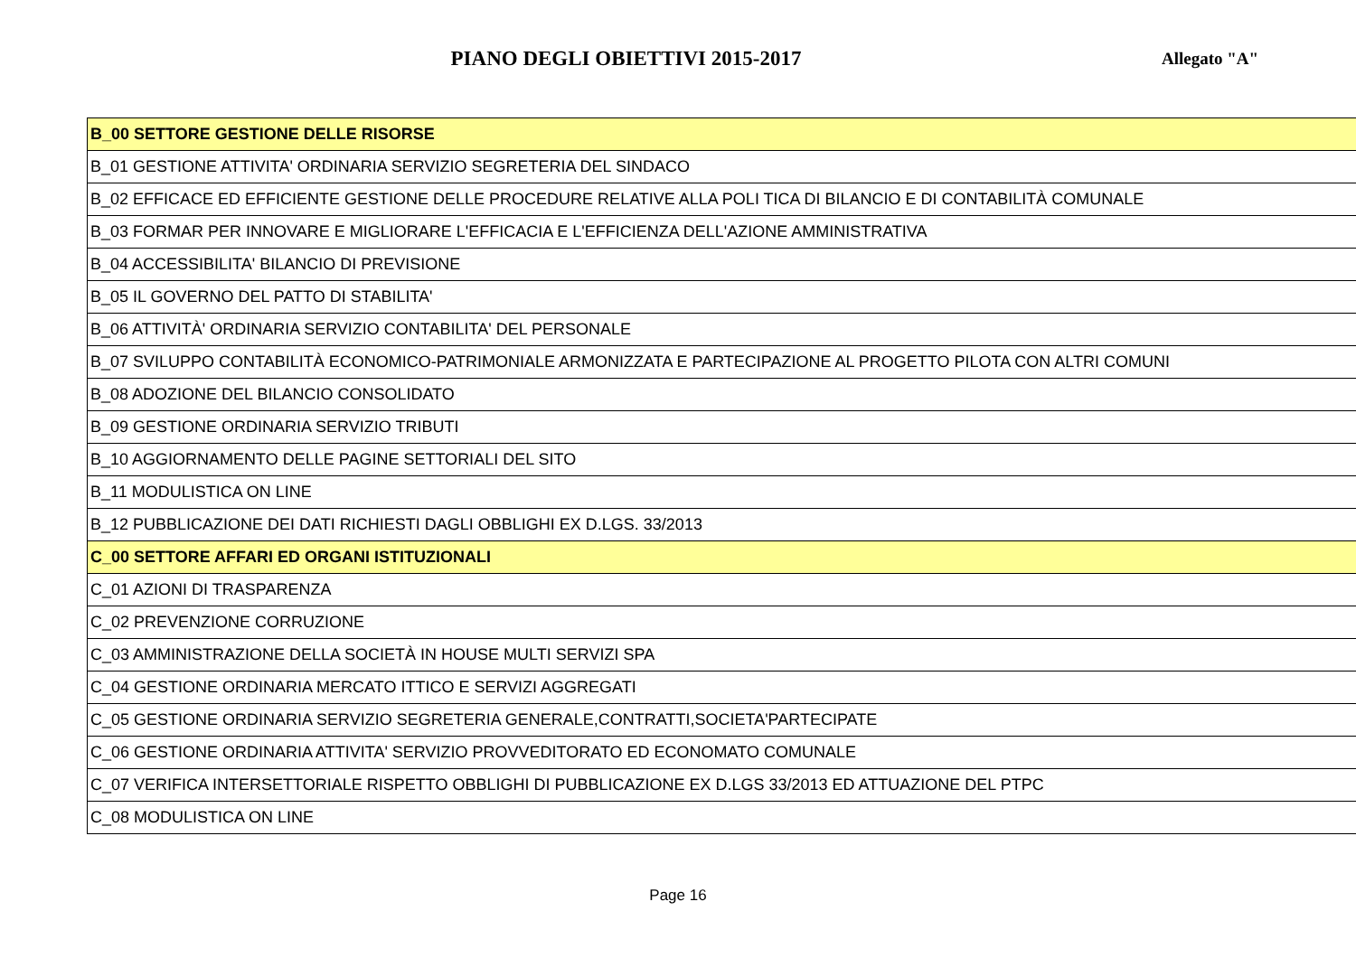PIANO DEGLI OBIETTIVI 2015-2017
Allegato "A"
| B_00 SETTORE GESTIONE DELLE RISORSE |
| B_01 GESTIONE ATTIVITA' ORDINARIA SERVIZIO SEGRETERIA DEL SINDACO |
| B_02 EFFICACE ED EFFICIENTE GESTIONE DELLE PROCEDURE RELATIVE ALLA POLI TICA DI BILANCIO E DI CONTABILITÀ COMUNALE |
| B_03 FORMAR PER INNOVARE E MIGLIORARE L'EFFICACIA E L'EFFICIENZA DELL'AZIONE AMMINISTRATIVA |
| B_04 ACCESSIBILITA' BILANCIO DI PREVISIONE |
| B_05 IL GOVERNO DEL PATTO DI STABILITA' |
| B_06 ATTIVITÀ' ORDINARIA SERVIZIO CONTABILITA' DEL PERSONALE |
| B_07 SVILUPPO CONTABILITÀ ECONOMICO-PATRIMONIALE ARMONIZZATA E PARTECIPAZIONE AL PROGETTO PILOTA CON ALTRI COMUNI |
| B_08 ADOZIONE DEL BILANCIO CONSOLIDATO |
| B_09 GESTIONE ORDINARIA SERVIZIO TRIBUTI |
| B_10 AGGIORNAMENTO DELLE PAGINE SETTORIALI DEL SITO |
| B_11 MODULISTICA ON LINE |
| B_12 PUBBLICAZIONE DEI DATI RICHIESTI DAGLI OBBLIGHI EX D.LGS. 33/2013 |
| C_00 SETTORE AFFARI ED ORGANI ISTITUZIONALI |
| C_01 AZIONI DI TRASPARENZA |
| C_02 PREVENZIONE CORRUZIONE |
| C_03 AMMINISTRAZIONE DELLA SOCIETÀ IN HOUSE MULTI SERVIZI SPA |
| C_04 GESTIONE ORDINARIA MERCATO ITTICO E SERVIZI AGGREGATI |
| C_05 GESTIONE ORDINARIA SERVIZIO SEGRETERIA GENERALE,CONTRATTI,SOCIETA'PARTECIPATE |
| C_06 GESTIONE ORDINARIA ATTIVITA' SERVIZIO PROVVEDITORATO ED ECONOMATO COMUNALE |
| C_07 VERIFICA INTERSETTORIALE RISPETTO OBBLIGHI DI PUBBLICAZIONE EX D.LGS 33/2013 ED ATTUAZIONE DEL PTPC |
| C_08 MODULISTICA ON LINE |
Page 16